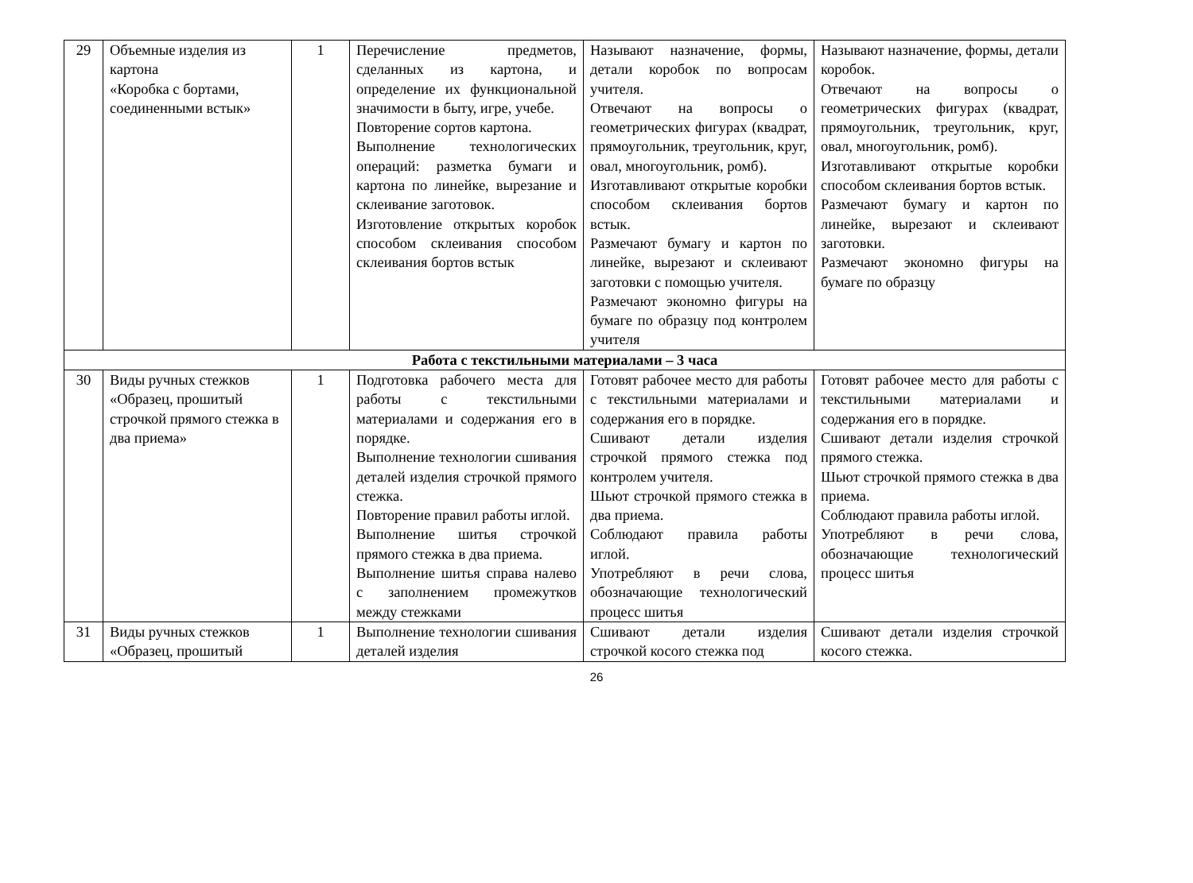| 29 | Объемные изделия из картона «Коробка с бортами, соединенными встык» | 1 | Перечисление предметов, сделанных из картона, и определение их функциональной значимости в быту, игре, учебе. Повторение сортов картона. Выполнение технологических операций: разметка бумаги и картона по линейке, вырезание и склеивание заготовок. Изготовление открытых коробок способом склеивания способом склеивания бортов встык | Называют назначение, формы, детали коробок по вопросам учителя. Отвечают на вопросы о геометрических фигурах (квадрат, прямоугольник, треугольник, круг, овал, многоугольник, ромб). Изготавливают открытые коробки способом склеивания бортов встык. Размечают бумагу и картон по линейке, вырезают и склеивают заготовки с помощью учителя. Размечают экономно фигуры на бумаге по образцу под контролем учителя | Называют назначение, формы, детали коробок. Отвечают на вопросы о геометрических фигурах (квадрат, прямоугольник, треугольник, круг, овал, многоугольник, ромб). Изготавливают открытые коробки способом склеивания бортов встык. Размечают бумагу и картон по линейке, вырезают и склеивают заготовки. Размечают экономно фигуры на бумаге по образцу |
| Работа с текстильными материалами – 3 часа | | | | | |
| 30 | Виды ручных стежков «Образец, прошитый строчкой прямого стежка в два приема» | 1 | Подготовка рабочего места для работы с текстильными материалами и содержания его в порядке. Выполнение технологии сшивания деталей изделия строчкой прямого стежка. Повторение правил работы иглой. Выполнение шитья строчкой прямого стежка в два приема. Выполнение шитья справа налево с заполнением промежутков между стежками | Готовят рабочее место для работы с текстильными материалами и содержания его в порядке. Сшивают детали изделия строчкой прямого стежка под контролем учителя. Шьют строчкой прямого стежка в два приема. Соблюдают правила работы иглой. Употребляют в речи слова, обозначающие технологический процесс шитья | Готовят рабочее место для работы с текстильными материалами и содержания его в порядке. Сшивают детали изделия строчкой прямого стежка. Шьют строчкой прямого стежка в два приема. Соблюдают правила работы иглой. Употребляют в речи слова, обозначающие технологический процесс шитья |
| 31 | Виды ручных стежков «Образец, прошитый | 1 | Выполнение технологии сшивания деталей изделия | Сшивают детали изделия строчкой косого стежка под | Сшивают детали изделия строчкой косого стежка. |
26